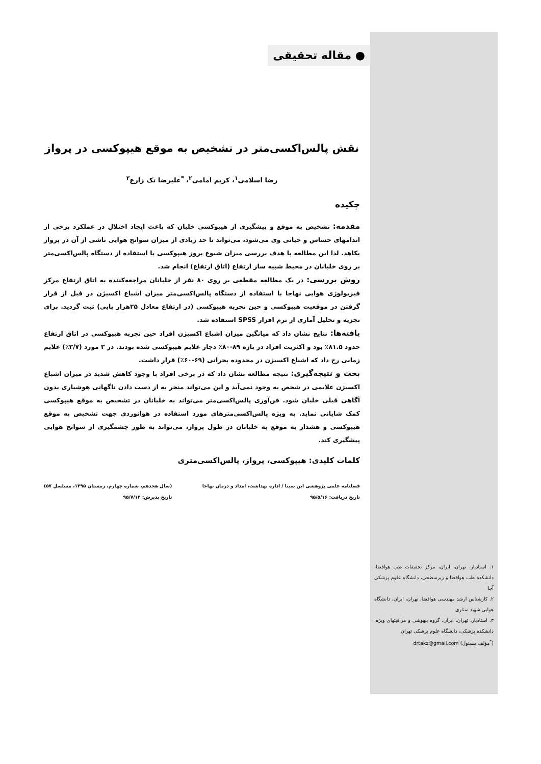۱. استادیار، تهران، ایران، مرکز تحقیقات طب هوافضا، دانشکده طب هوافضا و زیرسطحی، دانشگاه علوم پزشکی آجا
۲. کارشناس ارشد مهندسی هوافضا، تهران، ایران، دانشگاه هوایی شهید ستاری
۳. استادیار، تهران، ایران، گروه بیهوشی و مراقبتهای ویژه، دانشکده پزشکی، دانشگاه علوم پزشکی تهران
(<sup>*</sup>مؤلف مسئول) drtakz@gmail.com
● مقاله تحقیقی
نقش پالس‌اکسی‌متر در تشخیص به موقع هیپوکسی در پرواز
رضا اسلامی<sup>۱</sup>، کریم امامی<sup>۲</sup>، <sup>*</sup>علیرضا تک زارع<sup>۳</sup>
چکیده
مقدمه: تشخیص به موقع و پیشگیری از هیپوکسی خلبان که باعث ایجاد اختلال در عملکرد برخی از اندامهای حساس و حیاتی وی می‌شود، می‌تواند تا حد زیادی از میزان سوانح هوایی ناشی از آن در پرواز بکاهد. لذا این مطالعه با هدف بررسی میزان شیوع بروز هیپوکسی با استفاده از دستگاه پالس‌اکسی‌متر بر روی خلبانان در محیط شبیه ساز ارتفاع (اتاق ارتفاع) انجام شد.
روش بررسی: در یک مطالعه مقطعی بر روی ۸۰ نفر از خلبانان مراجعه‌کننده به اتاق ارتفاع مرکز فیزیولوژی هوایی نهاجا با استفاده از دستگاه پالس‌اکسی‌متر میزان اشباع اکسیژن در قبل از قرار گرفتن در موقعیت هیپوکسی و حین تجربه هیپوکسی (در ارتفاع معادل ۲۵هزار پایی) ثبت گردید. برای تجزیه و تحلیل آماری از نرم افزار SPSS استفاده شد.
یافته‌ها: نتایج نشان داد که میانگین میزان اشباع اکسیژن افراد حین تجربه هیپوکسی در اتاق ارتفاع حدود ۸۱.۵٪ بود و اکثریت افراد در بازه ۸۹-۸۰٪ دچار علایم هیپوکسی شده بودند. در ۳ مورد (۳/۷٪) علایم زمانی رخ داد که اشباع اکسیژن در محدوده بحرانی (۶۹-۶۰٪) قرار داشت.
بحث و نتیجه‌گیری: نتیجه مطالعه نشان داد که در برخی افراد با وجود کاهش شدید در میزان اشباع اکسیژن علایمی در شخص به وجود نمی‌آید و این می‌تواند منجر به از دست دادن ناگهانی هوشیاری بدون آگاهی قبلی خلبان شود. فن‌آوری پالس‌اکسی‌متر می‌تواند به خلبانان در تشخیص به موقع هیپوکسی کمک شایانی نماید. به ویژه پالس‌اکسی‌مترهای مورد استفاده در هوانوردی جهت تشخیص به موقع هیپوکسی و هشدار به موقع به خلبانان در طول پرواز، می‌تواند به طور چشمگیری از سوانح هوایی پیشگیری کند.
کلمات کلیدی: هیپوکسی، پرواز، پالس‌اکسی‌متری
فصلنامه علمی پژوهشی ابن سینا / اداره بهداشت، امداد و درمان نهاجا
تاریخ دریافت: ۹۵/۵/۱۶
(سال هجدهم، شماره چهارم، زمستان ۱۳۹۵، مسلسل ۵۷)
تاریخ پذیرش: ۹۵/۷/۱۴